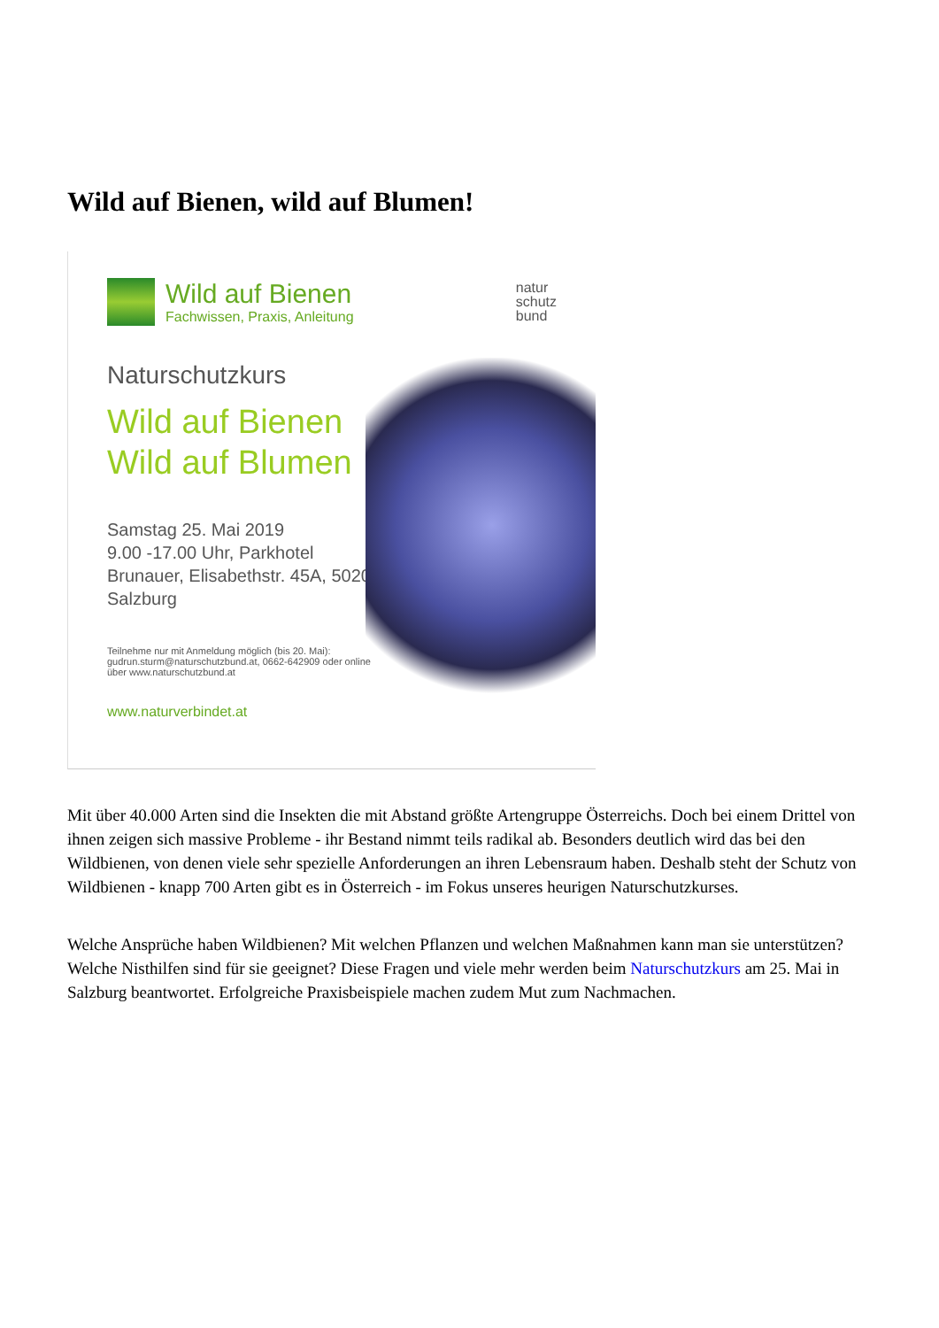Wild auf Bienen, wild auf Blumen!
Wild auf Bienen
Fachwissen, Praxis, Anleitung
natur
schutz
bund
Naturschutzkurs
Wild auf Bienen
Wild auf Blumen
Samstag 25. Mai 2019
9.00 -17.00 Uhr, Parkhotel Brunauer, Elisabethstr. 45A, 5020 Salzburg
Teilnehme nur mit Anmeldung möglich (bis 20. Mai): gudrun.sturm@naturschutzbund.at, 0662-642909 oder online über www.naturschutzbund.at
www.naturverbindet.at
Mit über 40.000 Arten sind die Insekten die mit Abstand größte Artengruppe Österreichs. Doch bei einem Drittel von ihnen zeigen sich massive Probleme - ihr Bestand nimmt teils radikal ab. Besonders deutlich wird das bei den Wildbienen, von denen viele sehr spezielle Anforderungen an ihren Lebensraum haben. Deshalb steht der Schutz von Wildbienen - knapp 700 Arten gibt es in Österreich - im Fokus unseres heurigen Naturschutzkurses.
Welche Ansprüche haben Wildbienen? Mit welchen Pflanzen und welchen Maßnahmen kann man sie unterstützen? Welche Nisthilfen sind für sie geeignet? Diese Fragen und viele mehr werden beim Naturschutzkurs am 25. Mai in Salzburg beantwortet. Erfolgreiche Praxisbeispiele machen zudem Mut zum Nachmachen.